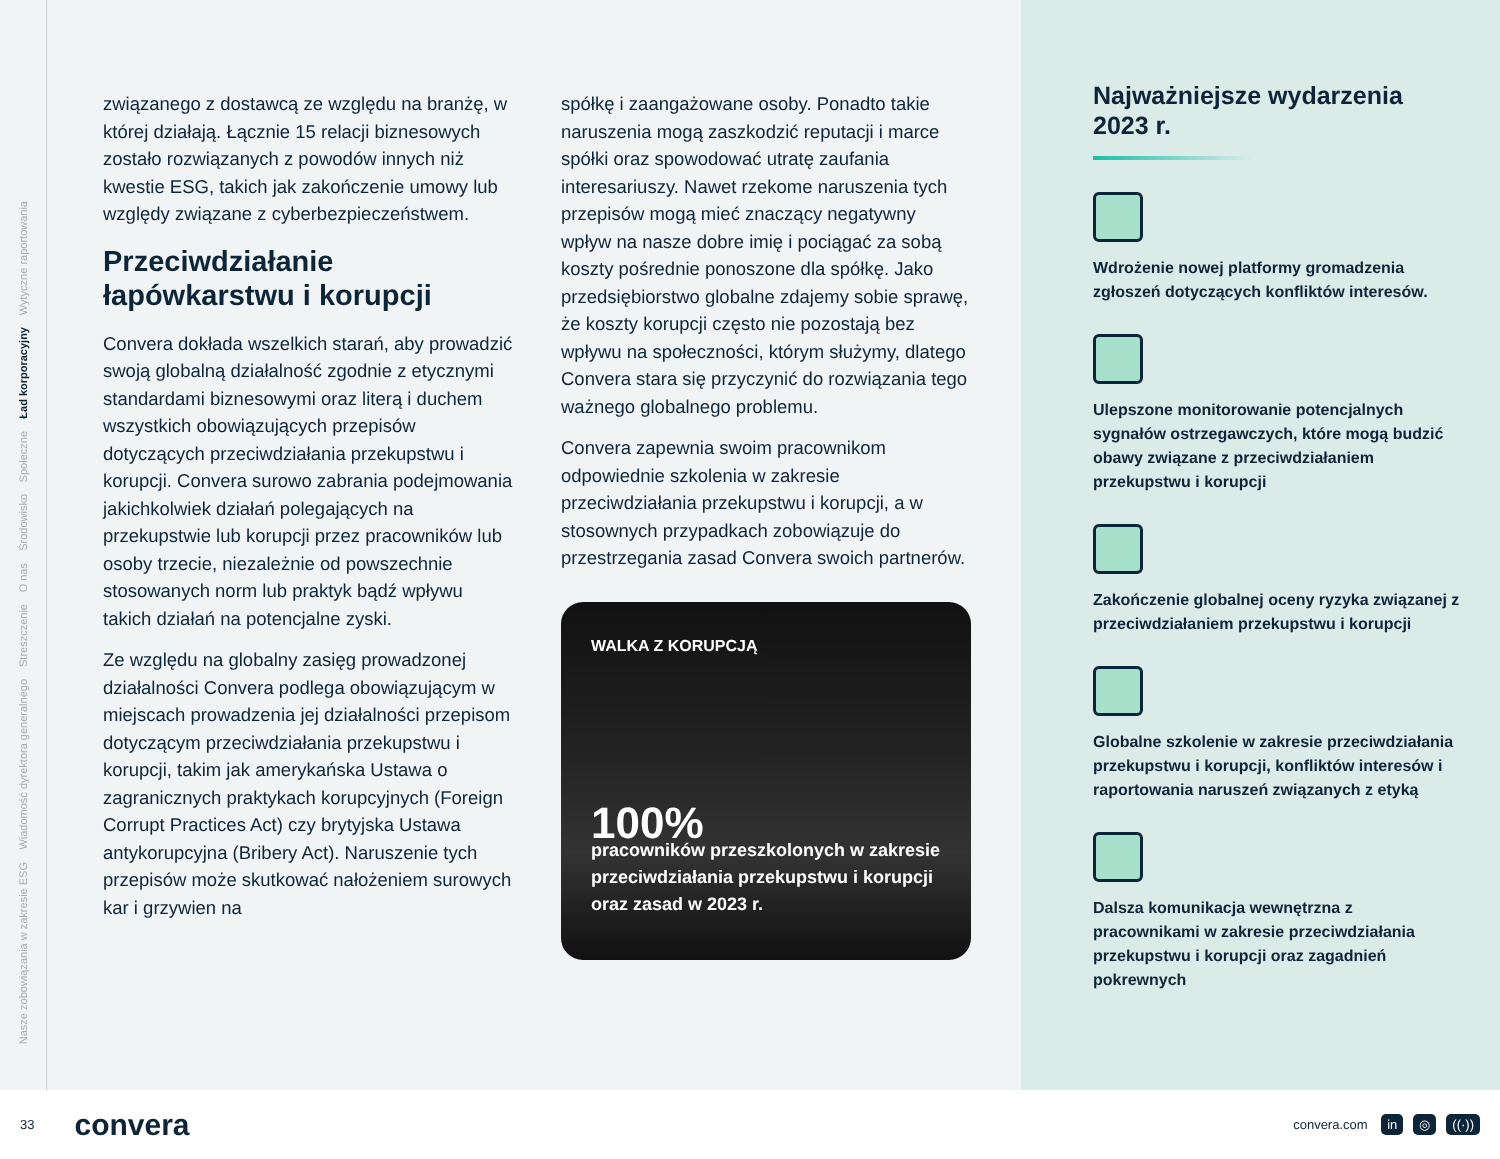Nasze zobowiązania w zakresie ESG
Wiadomość dyrektora generalnego
Streszczenie
O nas
Środowisko
Społeczne
Ład korporacyjny
Wytyczne raportowania
związanego z dostawcą ze względu na branżę, w której działają. Łącznie 15 relacji biznesowych zostało rozwiązanych z powodów innych niż kwestie ESG, takich jak zakończenie umowy lub względy związane z cyberbezpieczeństwem.
Przeciwdziałanie łapówkarstwu i korupcji
Convera dokłada wszelkich starań, aby prowadzić swoją globalną działalność zgodnie z etycznymi standardami biznesowymi oraz literą i duchem wszystkich obowiązujących przepisów dotyczących przeciwdziałania przekupstwu i korupcji. Convera surowo zabrania podejmowania jakichkolwiek działań polegających na przekupstwie lub korupcji przez pracowników lub osoby trzecie, niezależnie od powszechnie stosowanych norm lub praktyk bądź wpływu takich działań na potencjalne zyski.
Ze względu na globalny zasięg prowadzonej działalności Convera podlega obowiązującym w miejscach prowadzenia jej działalności przepisom dotyczącym przeciwdziałania przekupstwu i korupcji, takim jak amerykańska Ustawa o zagranicznych praktykach korupcyjnych (Foreign Corrupt Practices Act) czy brytyjska Ustawa antykorupcyjna (Bribery Act). Naruszenie tych przepisów może skutkować nałożeniem surowych kar i grzywien na
spółkę i zaangażowane osoby. Ponadto takie naruszenia mogą zaszkodzić reputacji i marce spółki oraz spowodować utratę zaufania interesariuszy. Nawet rzekome naruszenia tych przepisów mogą mieć znaczący negatywny wpływ na nasze dobre imię i pociągać za sobą koszty pośrednie ponoszone dla spółkę. Jako przedsiębiorstwo globalne zdajemy sobie sprawę, że koszty korupcji często nie pozostają bez wpływu na społeczności, którym służymy, dlatego Convera stara się przyczynić do rozwiązania tego ważnego globalnego problemu.
Convera zapewnia swoim pracownikom odpowiednie szkolenia w zakresie przeciwdziałania przekupstwu i korupcji, a w stosownych przypadkach zobowiązuje do przestrzegania zasad Convera swoich partnerów.
WALKA Z KORUPCJĄ
100%
pracowników przeszkolonych w zakresie przeciwdziałania przekupstwu i korupcji oraz zasad w 2023 r.
Najważniejsze wydarzenia 2023 r.
Wdrożenie nowej platformy gromadzenia zgłoszeń dotyczących konfliktów interesów.
Ulepszone monitorowanie potencjalnych sygnałów ostrzegawczych, które mogą budzić obawy związane z przeciwdziałaniem przekupstwu i korupcji
Zakończenie globalnej oceny ryzyka związanej z przeciwdziałaniem przekupstwu i korupcji
Globalne szkolenie w zakresie przeciwdziałania przekupstwu i korupcji, konfliktów interesów i raportowania naruszeń związanych z etyką
Dalsza komunikacja wewnętrzna z pracownikami w zakresie przeciwdziałania przekupstwu i korupcji oraz zagadnień pokrewnych
33 convera
convera.com in ◎ ((·))